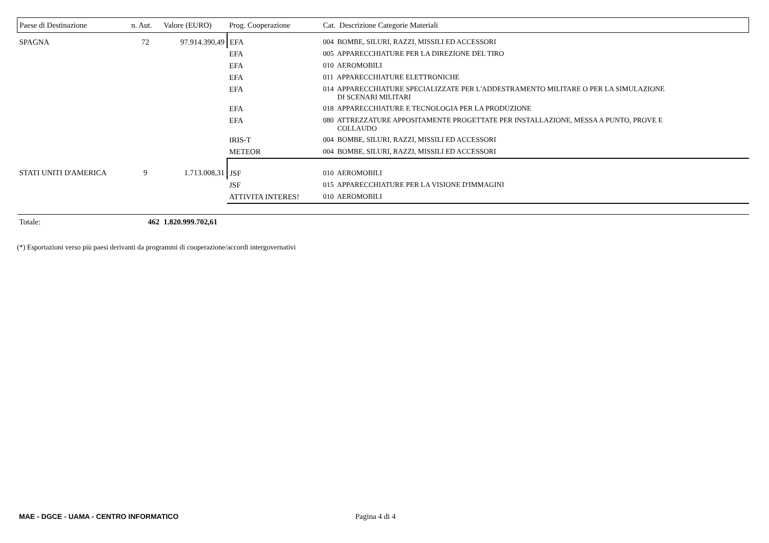| Paese di Destinazione | n. Aut. | Valore (EURO) | Prog. Cooperazione | Cat. Descrizione Categorie Materiali |
| --- | --- | --- | --- | --- |
| SPAGNA | 72 | 97.914.390,49 | EFA | 004 BOMBE, SILURI, RAZZI, MISSILI ED ACCESSORI |
| | | | EFA | 005 APPARECCHIATURE PER LA DIREZIONE DEL TIRO |
| | | | EFA | 010 AEROMOBILI |
| | | | EFA | 011 APPARECCHIATURE ELETTRONICHE |
| | | | EFA | 014 APPARECCHIATURE SPECIALIZZATE PER L'ADDESTRAMENTO MILITARE O PER LA SIMULAZIONE DI SCENARI MILITARI |
| | | | EFA | 018 APPARECCHIATURE E TECNOLOGIA PER LA PRODUZIONE |
| | | | EFA | 080 ATTREZZATURE APPOSITAMENTE PROGETTATE PER INSTALLAZIONE, MESSA A PUNTO, PROVE E COLLAUDO |
| | | | IRIS-T | 004 BOMBE, SILURI, RAZZI, MISSILI ED ACCESSORI |
| | | | METEOR | 004 BOMBE, SILURI, RAZZI, MISSILI ED ACCESSORI |
| STATI UNITI D'AMERICA | 9 | 1.713.008,31 | JSF | 010 AEROMOBILI |
| | | | JSF | 015 APPARECCHIATURE PER LA VISIONE D'IMMAGINI |
| | | | ATTIVITA INTERES! | 010 AEROMOBILI |
| Totale: | 462 | 1.820.999.702,61 | | |
(*) Esportazioni verso più paesi derivanti da programmi di cooperazione/accordi intergovernativi
MAE - DGCE - UAMA - CENTRO INFORMATICO Pagina 4 di 4